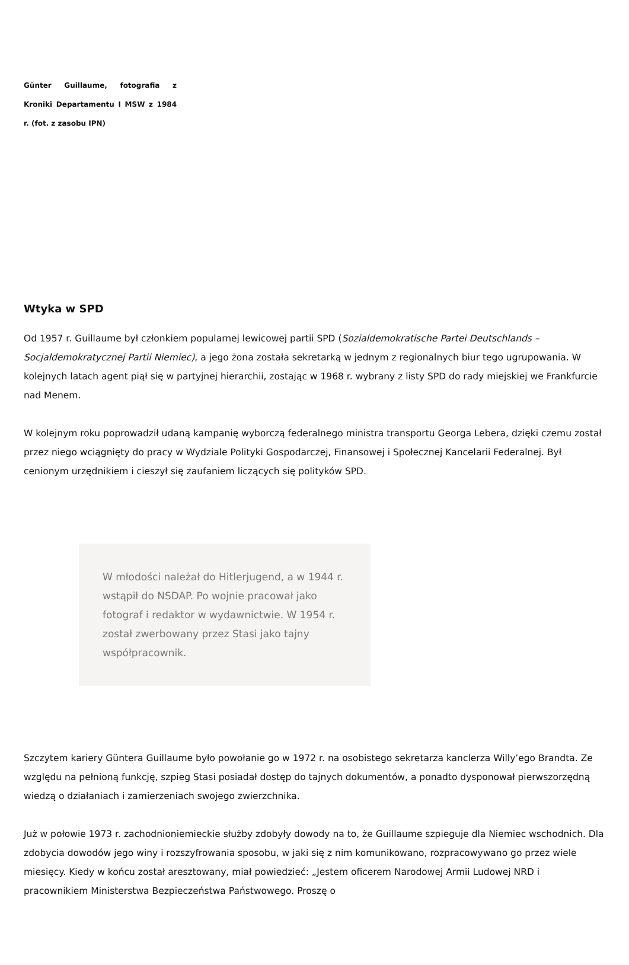Günter Guillaume, fotografia z Kroniki Departamentu I MSW z 1984 r. (fot. z zasobu IPN)
Wtyka w SPD
Od 1957 r. Guillaume był członkiem popularnej lewicowej partii SPD (Sozialdemokratische Partei Deutschlands – Socjaldemokratycznej Partii Niemiec), a jego żona została sekretarką w jednym z regionalnych biur tego ugrupowania. W kolejnych latach agent piął się w partyjnej hierarchii, zostając w 1968 r. wybrany z listy SPD do rady miejskiej we Frankfurcie nad Menem.
W kolejnym roku poprowadził udaną kampanię wyborczą federalnego ministra transportu Georga Lebera, dzięki czemu został przez niego wciągnięty do pracy w Wydziale Polityki Gospodarczej, Finansowej i Społecznej Kancelarii Federalnej. Był cenionym urzędnikiem i cieszył się zaufaniem liczących się polityków SPD.
W młodości należał do Hitlerjugend, a w 1944 r. wstąpił do NSDAP. Po wojnie pracował jako fotograf i redaktor w wydawnictwie. W 1954 r. został zwerbowany przez Stasi jako tajny współpracownik.
Szczytem kariery Güntera Guillaume było powołanie go w 1972 r. na osobistego sekretarza kanclerza Willy’ego Brandta. Ze względu na pełnioną funkcję, szpieg Stasi posiadał dostęp do tajnych dokumentów, a ponadto dysponował pierwszorzędną wiedzą o działaniach i zamierzeniach swojego zwierzchnika.
Już w połowie 1973 r. zachodnioniemieckie służby zdobyły dowody na to, że Guillaume szpieguje dla Niemiec wschodnich. Dla zdobycia dowodów jego winy i rozszyfrowania sposobu, w jaki się z nim komunikowano, rozpracowywano go przez wiele miesięcy. Kiedy w końcu został aresztowany, miał powiedzieć: „Jestem oficerem Narodowej Armii Ludowej NRD i pracownikiem Ministerstwa Bezpieczeństwa Państwowego. Proszę o